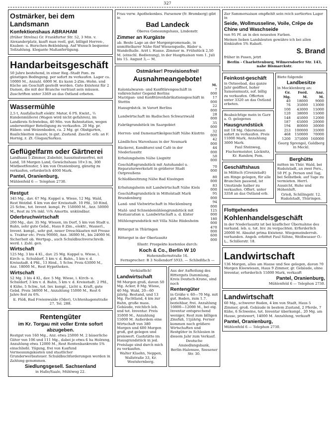327
Ostmärker, bei dem Landsmann
Konfektionshaus ABRAHAM
(früher Strelno) Gr. Frankfurter Str. 52, 3 Min. v. Alexanderplatz, kauft man reell, gut, billigst Herren-, Knaben- u. Burschen-Bekleidung. Auf Wunsch bequeme Teilzahlung. Elegante Maßanfertigung.
Handarbeitsgeschäft
50 Jahre bestehend, in einer Reg.-Stadt Pom. zu günstigen Bedingung. per sofort zu verkaufen. Lager ca. 10000 M., Anzahl. 6000 M. Es kann 2-Zim.-Wohn. und Küche am Geschäft gestellt werden. Gute Existenz für 2 Damen, die mit der Branche vertraut sein müssen. Zuschriften unter 3369 an das Ostland erbeten.
Wassermühle
2,5 t, Ausfallschaft elektr. Motor, 6 PS. Kw/st., ½ Kundenmüllerei (Wagen wird nicht gefahren), im Landkreis Schwiebus, 40 Min. von Bahnstation, wegen anderweitiger Beteiligung zu verkaufen. 20 Mg. pr. Rüben- und Weizenboden, ca. 2 Mg. gr. Obstgarten, Baulichkeiten massiv, in gut. Zustand. Zuschr. erb. an F. Hornig, z. Zt. Glogau/Sarkau.
Geflügelfarm oder Gärtnerei
Landhaus 5 Zimmer, Zubehör, hausziusteuerfrei, mit Land, 18 Morgen Land, Gewächshaus 10×3 m, 300 Mistbeetfenster, 5 km von Oranienburg, günstig zu verkaufen, erforderlich 4000 Mark.
Pantel, Oranienburg,
Mühlenfeld 6 — Telephon 2730.
Restgut
345 Mg., dav. 67 Mg. Koppel u. Wiese, 12 Mg. Wald, Rest Weizbd. 6 km von der Kreisstadt. 10 Pfd., 50 Rind, 25 Schw., tot. Invent. kompl. Pr. 150000 M., Anz. 50000 M., Rest zu 5% inkl. ½% Amortis. unkündbar.
Oderbruchwirtschaft
200 Mg., dav. 35 Mg. Wiesen, im Dorf, 5 km von Stadt u. Bahn, sehr gute Gebd., Haus 8 Zim., elektr., Wasserl., Invent. kompl., sehr gut, neuer Dreschkasten mit Presse u. Traktor etc. Preis 90000, Anz. 36000 M., bis 24000 M. Sicherheit ob. Wertpap., auch Schuldbuchverschreib. werd. i. Zahl. gen.
Wirtschaft
125 Mg. 3 bis 4 Kl., dav. 25 Mg. Koppel u. Wiese, i. Kirch- u. Schuldorf, 3 km v. d. Bahn., 5 km v. d. Kreisstadt. 4 Pfd., 13 Rind., 5 Schw. Preis 63000 M., Anz. 18000 M., Rest Hypotheken.
Wirtschaft
52 Mg. 3 bis 4 Kl., dav. 5 Mg. Wiese, i. Kirch- u. Schuldorf, 3 km v. d. Bahn, 5 km v. d. Kreisstadt. 2 Pfd., 4 Kühe, 5 Schw., tot. Inv. kompl., Licht u. Kraft, gute Gebd. Preis 34000 M., Anzahlung 15000 M., Rest 6 Jahre fest zu 6%.
E. Plöß, Bad Freienwalde (Oder), Uchtenhagenstraße 27. Tel. 288.
Rentengüter
im Kr. Torgau mit voller Ernte sofort abzugeben.
Restgut von 160 Mg., Anz. etwa 25000 M. 2 bäuerliche Güter von 106 und 111 Mg., dabei je etwa 6 ha Holzung, Anzahlung etwa 12000 M., Rest Rentenbankrente 5% einschließl. Tilgung, frei von Kaufund Vermessungskosten und staatlicher Grunderwerbssteuer. Schuldbuchforderungen werden in Zahlung genommen.
Siedlungsgesell. Sachsenland
in Halle/Saale, Mühlweg 22.
Frau verw. Apothekenbes. Parsenow (fr. Bromberg) gibt in
Bad Landeck
Oberes Genesungshaus, Lindenstr.
Zimmer an Kurgäste
ab. Beste Lage an der Morgenpromenade, in unmittelbarer Nähe fünf Wiesenquelle, Bäder u. Wandelhalle. Arzt i. Hause. Zimmer m. Frühstück 2,50 M. (einschl. Bedienung), in der Hauptsaison vom 1. Juli bis 15. August 3,— M.
Ostmärker! Provisionsfrei!
Ausnahmeangebote!
| | M. |
| Kolonialwaren- und Konfitüren­geschäft in volkreichster Gegend Berlins | 7 000 |
| Marzipan- und Konfitüren­fabrikationsgeschäft in Stettin | 17 000 |
| Hausgrdstck. in Vorort Berlins | 22 000 |
| Landwirtschaft im Badischen Schwarzwald | 28 000 |
| Fabrikgrundstück im Saargebiet | 35 000 |
| Herren- und Damenartikel­geschäft Nähe Küstrin | 32 000 |
| Ländliches Warenhaus in der Neumark | 42 000 |
| Bäckerei, Konditorei und Café in der Niederlausitz | 44 000 |
| Erholungsheim Nähe Liegnitz | 50 000 |
| Geschäftsgrundstück mit Auto­handel u. Reparaturwerkstatt in größerer Stadt Ostpreußens | 70 000 |
| Schloßbesitzung Nähe Bad Kissingen | 80 000 |
| Erholungsheim mit Landwirt­schaft Nähe Kiels | 83 000 |
| Geschäftsgrundstück in Mittel­stadt Mark Brandenburg | 95 000 |
| Land- und Viehwirtschaft in Mecklenburg | 94 000 |
| Mahl- und Schneidemühlen­grundstück mit Restauration u. Landwirtschaft a. d. Elster | 125 000 |
| Mühlengrundstück mit Villa Nähe Rüdesheim | 180 000 |
| Rittergut in Thüringen | 470 000 |
| Rittergut in der Oberlausitz | 600 000 |
Illustr. Prospekte kostenlos durch:
Koch & Co., Berlin W 10
Hohenzollernstraße 16.
Fernsprecher: B 3 Nollendorf 5933. — Schließfach —
Verkäuflich!
Landwirtschaft
98 Morgen groß, davon 50 Mg. Acker, 8 Mg. Wiese, 40 Mg. Wald, 20—60 jährig. Bestand, und 13 Mg. Pachtland, 4 km zur Bahn, große mass. Gebäude, reichlich leb. und tot. Inventar. Preis 35000 M., Anzahlung 15000 M. Außerdem eine Wirtschaft von 380 Morgen und 600 Morgen groß, gut gelegen und preiswert. Gaststätte im Hausgrundstück in jed. Preislage sind durch mich zu verkaufen.
Walter Klaehn, Neppen, Wallstraße 33, Kr. Weststernberg.
Aus der Aufteilung des Ritterguts Dammlang, Kreis Deutsch-Krone, sind noch
Rentengüter
in Größe v. 60—70 Mg. mit gut. Boden, zum 1.7. beziehbar, frei. Anzahlung 10000—12000 M., bei eig. Inventar entsprechend weniger, Rest zum billigen Zinsfuß, 11jährig. Ferner kommen noch größere Wirtschaften und Restgüter in Schlesien in diesem Jahr zum Verkauf.
Deutsche Ansiedlungsbank,
Berlin-Halensee, Seesener Str. 30.
Zur Sommersaison empfiehlt sein reich sortiertes Lager in
Seide, Wollmusseline, Voile, Crêpe de Chine und Waschseide
von 95 Pf. an in den neuesten Farben.
Meinen lieben Landsleuten gewähre ich bei allen Einkäufen 5% Rabatt.
S. Brand
früher in Posen, jetzt
Berlin - Charlottenburg, Wilmersdorfer Str. 143, nahe Bismarckstr.
Feinkost-geschäft
in Ostseebad, das ganze Jahr geöffnet, hoher Saisonumsatz, sof. billig zu verkaufen. Offerten unter 3320 an das Ostland erbeten.
Beabsichtige mein in Garz a. O. gelegenes
Hausgrundstück
mit 18 Mg. Oderwiesen sofort zu verkaufen. Preis 11000 Mark, Anzahlung 3000 Mark.
Paul Steinweg, Fischermeister, Löcknitz, Kr. Randow, Pom.
Geschäftshaus
in Militsch (Grenzstadt) am Ringe gelegen, für alle Branchen passend, ist Umstände halber zu verkaufen. Offert. unter 3358 an das Ostland erb.
Biete folgende
Landbesitze
in Mecklenburg an:
| Gr. Mg. | Ford. M. | Anz. M. |
| --- | --- | --- |
| 40 | 18000 | 9000 |
| 76 | 35000 | 13000 |
| 100 | 43000 | 15000 |
| 120 | 38000 | 15000 |
| 148 | 45000 | 12000 |
| 187 | 65000 | 20000 |
| 194 | 80000 | 30000 |
| 253 | 100000 | 35000 |
| 468 | 150000 | 70000 |
| 1200 | 375000 | 160000 |
Georg Sprengel, Goldberg in Meckl.
Berghütte
mitten im Thür. Wald, bei Rudolstadt, an zwei Pers., 50 Pf. p. Person und Tag, bei Selbstbek. auf Tage zu vermieten. Herrl. Aussicht, Ruhe und Höhenluft.
Grieß, Schillingstr. 12. Rudolstadt, Thüringen.
Flottgehendes
Kohlenhandelsgeschäft
in der Niederlausitz ist bei käuflicher Übernahme des vorhand. leb. u. tot. Inv. zu verpachten. Erforderlich 20000 M. Absolut prima Existenz. Wiegemeinderroh. vorhanden. Angeb. erbittet Paul Söhne, Weißwasser O.-L., Schillerstr. 18.
Landwirtschaft
136 Morgen, alles am Hause und See gelegen, davon 70 Morgen Kleewiesen, Haus 9 Zimmer, gr. Gebäude, ohne Inventar, erforderlich 15000 Mark, verkauft
Pantel, Oranienburg,
Mühlenfeld 6 — Telephon 2730.
Landwirtschaft
60 Mg., schwerer Boden, 4 km von Stadt, Haus 5 Zimmer, groß. Gebäude in bestem Zustand, 2 Pferde, 7 Kühe, 6 Schweine, tot. Inventar überkompl., 20 Mg. am Hause, preiswert, 14000 M. Anzahlung, verkauft
Pantel, Oranienburg,
Mühlenfeld 6 — Telephon 2730.